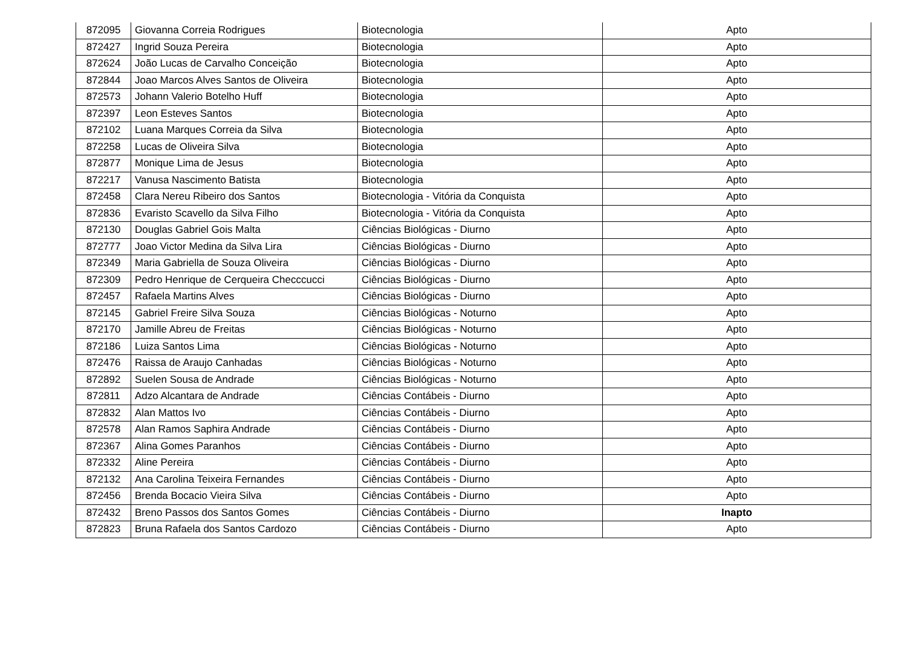| 872095 | Giovanna Correia Rodrigues | Biotecnologia | Apto |
| 872427 | Ingrid Souza Pereira | Biotecnologia | Apto |
| 872624 | João Lucas de Carvalho Conceição | Biotecnologia | Apto |
| 872844 | Joao Marcos Alves Santos de Oliveira | Biotecnologia | Apto |
| 872573 | Johann Valerio Botelho Huff | Biotecnologia | Apto |
| 872397 | Leon Esteves Santos | Biotecnologia | Apto |
| 872102 | Luana Marques Correia da Silva | Biotecnologia | Apto |
| 872258 | Lucas de Oliveira Silva | Biotecnologia | Apto |
| 872877 | Monique Lima de Jesus | Biotecnologia | Apto |
| 872217 | Vanusa Nascimento Batista | Biotecnologia | Apto |
| 872458 | Clara Nereu Ribeiro dos Santos | Biotecnologia - Vitória da Conquista | Apto |
| 872836 | Evaristo Scavello da Silva Filho | Biotecnologia - Vitória da Conquista | Apto |
| 872130 | Douglas Gabriel Gois Malta | Ciências Biológicas - Diurno | Apto |
| 872777 | Joao Victor Medina da Silva Lira | Ciências Biológicas - Diurno | Apto |
| 872349 | Maria Gabriella de Souza Oliveira | Ciências Biológicas - Diurno | Apto |
| 872309 | Pedro Henrique de Cerqueira Checccucci | Ciências Biológicas - Diurno | Apto |
| 872457 | Rafaela Martins Alves | Ciências Biológicas - Diurno | Apto |
| 872145 | Gabriel Freire Silva Souza | Ciências Biológicas - Noturno | Apto |
| 872170 | Jamille Abreu de Freitas | Ciências Biológicas - Noturno | Apto |
| 872186 | Luiza Santos Lima | Ciências Biológicas - Noturno | Apto |
| 872476 | Raissa de Araujo Canhadas | Ciências Biológicas - Noturno | Apto |
| 872892 | Suelen Sousa de Andrade | Ciências Biológicas - Noturno | Apto |
| 872811 | Adzo Alcantara de Andrade | Ciências Contábeis - Diurno | Apto |
| 872832 | Alan Mattos Ivo | Ciências Contábeis - Diurno | Apto |
| 872578 | Alan Ramos Saphira Andrade | Ciências Contábeis - Diurno | Apto |
| 872367 | Alina Gomes Paranhos | Ciências Contábeis - Diurno | Apto |
| 872332 | Aline Pereira | Ciências Contábeis - Diurno | Apto |
| 872132 | Ana Carolina Teixeira Fernandes | Ciências Contábeis - Diurno | Apto |
| 872456 | Brenda Bocacio Vieira Silva | Ciências Contábeis - Diurno | Apto |
| 872432 | Breno Passos dos Santos Gomes | Ciências Contábeis - Diurno | Inapto |
| 872823 | Bruna Rafaela dos Santos Cardozo | Ciências Contábeis - Diurno | Apto |